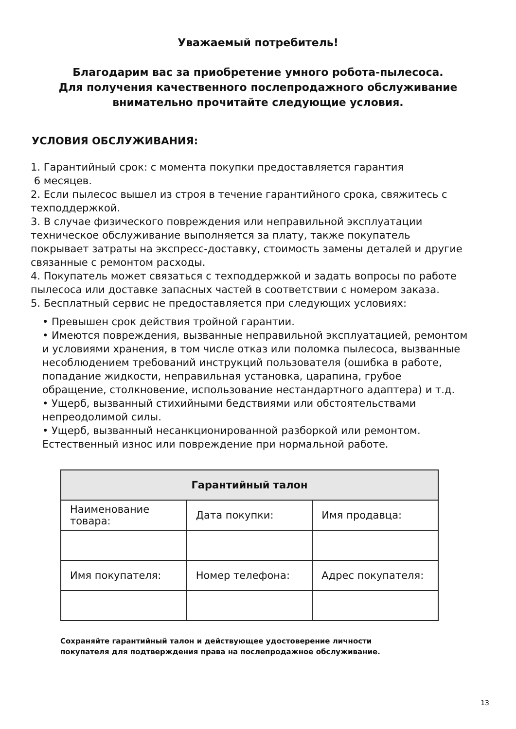Уважаемый потребитель!
Благодарим вас за приобретение умного робота-пылесоса.
Для получения качественного послепродажного обслуживание
внимательно прочитайте следующие условия.
УСЛОВИЯ ОБСЛУЖИВАНИЯ:
1. Гарантийный срок: с момента покупки предоставляется гарантия
6 месяцев.
2. Если пылесос вышел из строя в течение гарантийного срока, свяжитесь с техподдержкой.
3. В случае физического повреждения или неправильной эксплуатации техническое обслуживание выполняется за плату, также покупатель покрывает затраты на экспресс-доставку, стоимость замены деталей и другие связанные с ремонтом расходы.
4. Покупатель может связаться с техподдержкой и задать вопросы по работе пылесоса или доставке запасных частей в соответствии с номером заказа.
5. Бесплатный сервис не предоставляется при следующих условиях:
• Превышен срок действия тройной гарантии.
• Имеются повреждения, вызванные неправильной эксплуатацией, ремонтом и условиями хранения, в том числе отказ или поломка пылесоса, вызванные несоблюдением требований инструкций пользователя (ошибка в работе, попадание жидкости, неправильная установка, царапина, грубое обращение, столкновение, использование нестандартного адаптера) и т.д.
• Ущерб, вызванный стихийными бедствиями или обстоятельствами непреодолимой силы.
• Ущерб, вызванный несанкционированной разборкой или ремонтом. Естественный износ или повреждение при нормальной работе.
| Гарантийный талон | | |
| --- | --- | --- |
| Наименование товара: | Дата покупки: | Имя продавца: |
| Имя покупателя: | Номер телефона: | Адрес покупателя: |
Сохраняйте гарантийный талон и действующее удостоверение личности
покупателя для подтверждения права на послепродажное обслуживание.
13